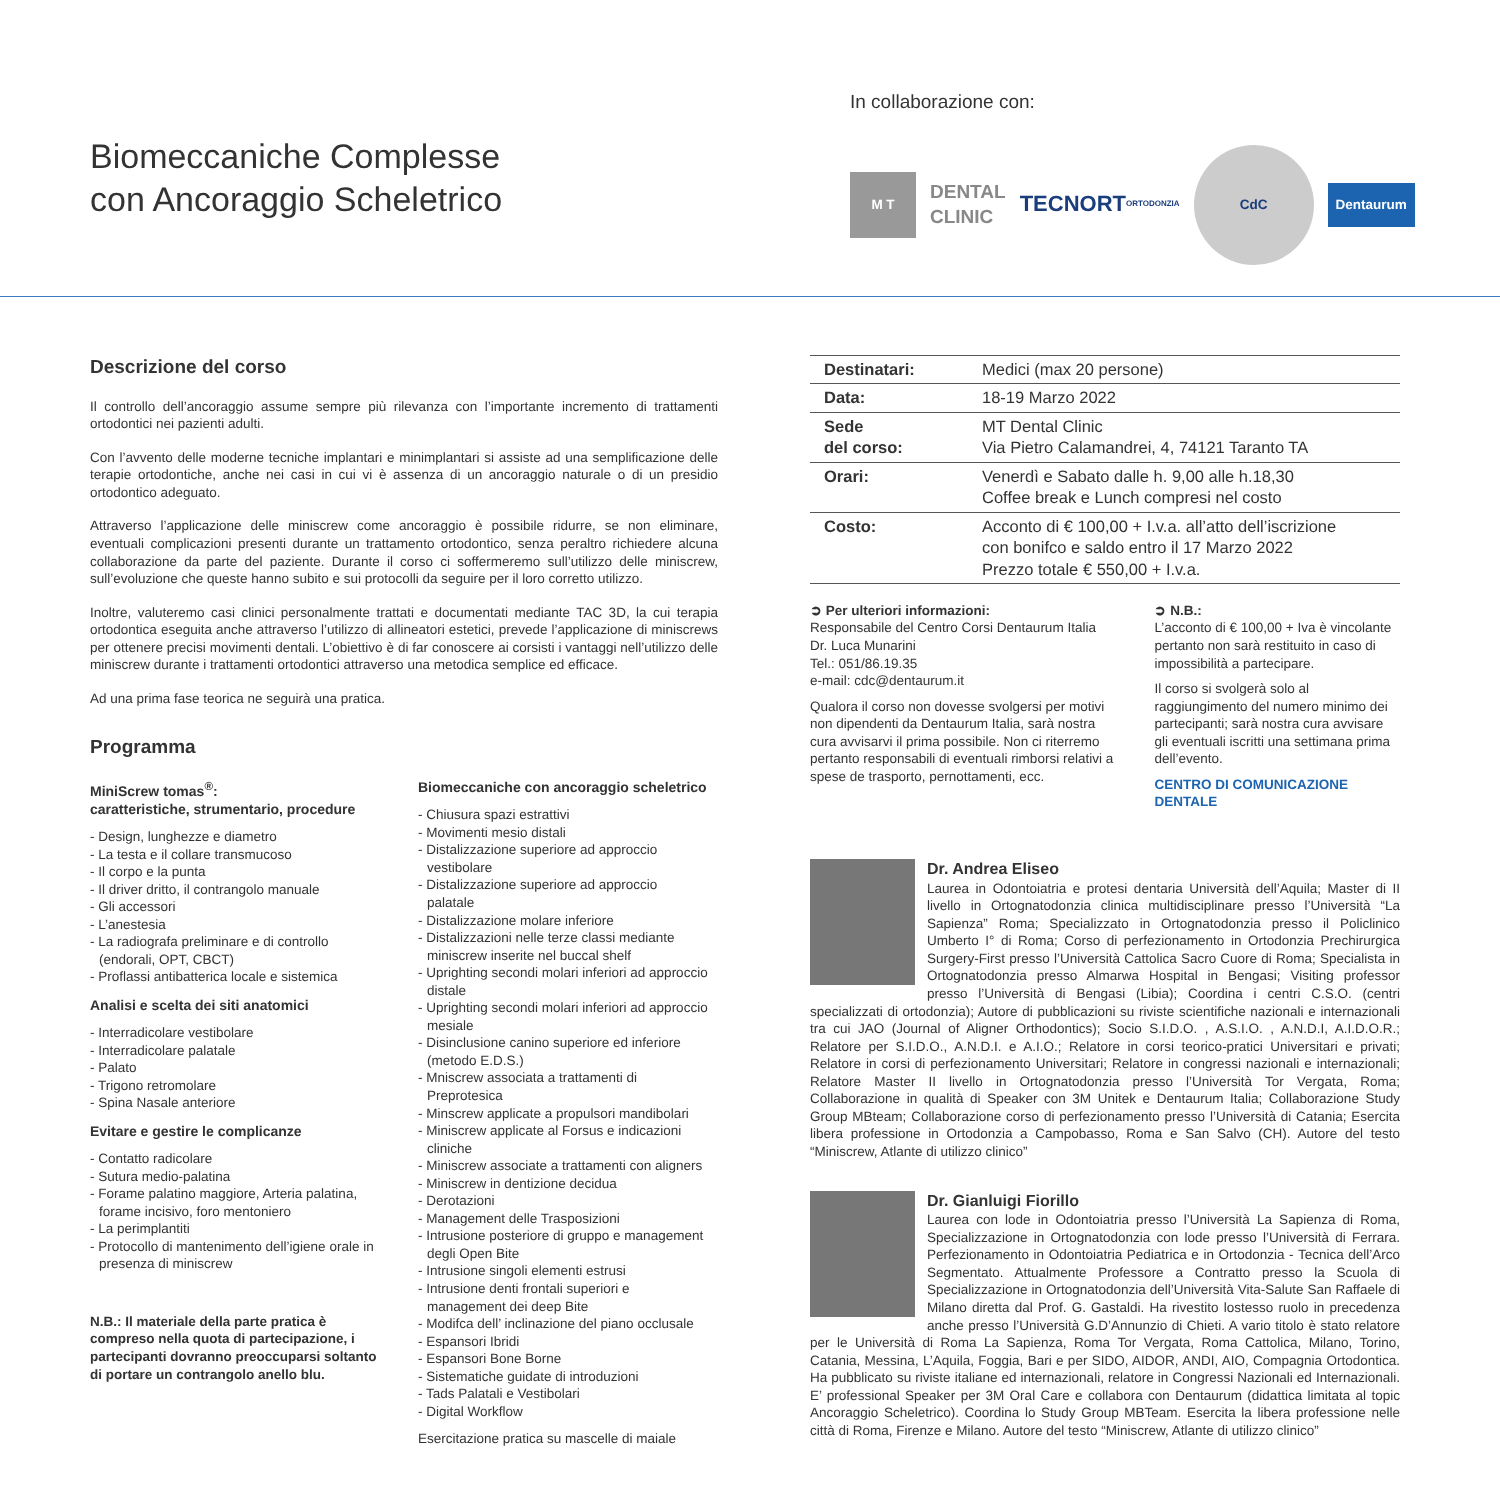Biomeccaniche Complesse
con Ancoraggio Scheletrico
In collaborazione con:
M T
DENTAL
CLINIC
TECNORT
ORTODONZIA
CdC
Dentaurum
Descrizione del corso
Il controllo dell’ancoraggio assume sempre più rilevanza con l’importante incremento di trattamenti ortodontici nei pazienti adulti.
Con l’avvento delle moderne tecniche implantari e minimplantari si assiste ad una semplificazione delle terapie ortodontiche, anche nei casi in cui vi è assenza di un ancoraggio naturale o di un presidio ortodontico adeguato.
Attraverso l’applicazione delle miniscrew come ancoraggio è possibile ridurre, se non eliminare, eventuali complicazioni presenti durante un trattamento ortodontico, senza peraltro richiedere alcuna collaborazione da parte del paziente. Durante il corso ci soffermeremo sull’utilizzo delle miniscrew, sull’evoluzione che queste hanno subito e sui protocolli da seguire per il loro corretto utilizzo.
Inoltre, valuteremo casi clinici personalmente trattati e documentati mediante TAC 3D, la cui terapia ortodontica eseguita anche attraverso l’utilizzo di allineatori estetici, prevede l’applicazione di miniscrews per ottenere precisi movimenti dentali. L’obiettivo è di far conoscere ai corsisti i vantaggi nell’utilizzo delle miniscrew durante i trattamenti ortodontici attraverso una metodica semplice ed efficace.
Ad una prima fase teorica ne seguirà una pratica.
Programma
MiniScrew tomas<sup>®</sup>:
caratteristiche, strumentario, procedure
- Design, lunghezze e diametro
- La testa e il collare transmucoso
- Il corpo e la punta
- Il driver dritto, il contrangolo manuale
- Gli accessori
- L’anestesia
- La radiografa preliminare e di controllo (endorali, OPT, CBCT)
- Proflassi antibatterica locale e sistemica
Analisi e scelta dei siti anatomici
- Interradicolare vestibolare
- Interradicolare palatale
- Palato
- Trigono retromolare
- Spina Nasale anteriore
Evitare e gestire le complicanze
- Contatto radicolare
- Sutura medio-palatina
- Forame palatino maggiore, Arteria palatina, forame incisivo, foro mentoniero
- La perimplantiti
- Protocollo di mantenimento dell’igiene orale in presenza di miniscrew
N.B.: Il materiale della parte pratica è compreso nella quota di partecipazione, i partecipanti dovranno preoccuparsi soltanto di portare un contrangolo anello blu.
Biomeccaniche con ancoraggio scheletrico
- Chiusura spazi estrattivi
- Movimenti mesio distali
- Distalizzazione superiore ad approccio vestibolare
- Distalizzazione superiore ad approccio palatale
- Distalizzazione molare inferiore
- Distalizzazioni nelle terze classi mediante miniscrew inserite nel buccal shelf
- Uprighting secondi molari inferiori ad approccio distale
- Uprighting secondi molari inferiori ad approccio mesiale
- Disinclusione canino superiore ed inferiore (metodo E.D.S.)
- Mniscrew associata a trattamenti di Preprotesica
- Minscrew applicate a propulsori mandibolari
- Miniscrew applicate al Forsus e indicazioni cliniche
- Miniscrew associate a trattamenti con aligners
- Miniscrew in dentizione decidua
- Derotazioni
- Management delle Trasposizioni
- Intrusione posteriore di gruppo e management degli Open Bite
- Intrusione singoli elementi estrusi
- Intrusione denti frontali superiori e management dei deep Bite
- Modifca dell’ inclinazione del piano occlusale
- Espansori Ibridi
- Espansori Bone Borne
- Sistematiche guidate di introduzioni
- Tads Palatali e Vestibolari
- Digital Workflow
Esercitazione pratica su mascelle di maiale
| Destinatari: | Medici (max 20 persone) |
| Data: | 18-19 Marzo 2022 |
| Sede del corso: | MT Dental Clinic Via Pietro Calamandrei, 4, 74121 Taranto TA |
| Orari: | Venerdì e Sabato dalle h. 9,00 alle h.18,30 Coffee break e Lunch compresi nel costo |
| Costo: | Acconto di € 100,00 + I.v.a. all’atto dell’iscrizione con bonifco e saldo entro il 17 Marzo 2022 Prezzo totale € 550,00 + I.v.a. |
➲ Per ulteriori informazioni:
Responsabile del Centro Corsi Dentaurum Italia
Dr. Luca Munarini
Tel.: 051/86.19.35
e-mail: cdc@dentaurum.it
Qualora il corso non dovesse svolgersi per motivi non dipendenti da Dentaurum Italia, sarà nostra cura avvisarvi il prima possibile. Non ci riterremo pertanto responsabili di eventuali rimborsi relativi a spese de trasporto, pernottamenti, ecc.
➲ N.B.:
L’acconto di € 100,00 + Iva è vincolante pertanto non sarà restituito in caso di impossibilità a partecipare.
Il corso si svolgerà solo al raggiungimento del numero minimo dei partecipanti; sarà nostra cura avvisare gli eventuali iscritti una settimana prima dell’evento.
CENTRO DI COMUNICAZIONE DENTALE
Dr. Andrea Eliseo
Laurea in Odontoiatria e protesi dentaria Università dell’Aquila; Master di II livello in Ortognatodonzia clinica multidisciplinare presso l’Università “La Sapienza” Roma; Specializzato in Ortognatodonzia presso il Policlinico Umberto I° di Roma; Corso di perfezionamento in Ortodonzia Prechirurgica Surgery-First presso l’Università Cattolica Sacro Cuore di Roma; Specialista in Ortognatodonzia presso Almarwa Hospital in Bengasi; Visiting professor presso l’Università di Bengasi (Libia); Coordina i centri C.S.O. (centri specializzati di ortodonzia); Autore di pubblicazioni su riviste scientifiche nazionali e internazionali tra cui JAO (Journal of Aligner Orthodontics); Socio S.I.D.O. , A.S.I.O. , A.N.D.I, A.I.D.O.R.; Relatore per S.I.D.O., A.N.D.I. e A.I.O.; Relatore in corsi teorico-pratici Universitari e privati; Relatore in corsi di perfezionamento Universitari; Relatore in congressi nazionali e internazionali; Relatore Master II livello in Ortognatodonzia presso l’Università Tor Vergata, Roma; Collaborazione in qualità di Speaker con 3M Unitek e Dentaurum Italia; Collaborazione Study Group MBteam; Collaborazione corso di perfezionamento presso l’Università di Catania; Esercita libera professione in Ortodonzia a Campobasso, Roma e San Salvo (CH). Autore del testo “Miniscrew, Atlante di utilizzo clinico”
Dr. Gianluigi Fiorillo
Laurea con lode in Odontoiatria presso l’Università La Sapienza di Roma, Specializzazione in Ortognatodonzia con lode presso l’Università di Ferrara. Perfezionamento in Odontoiatria Pediatrica e in Ortodonzia - Tecnica dell’Arco Segmentato. Attualmente Professore a Contratto presso la Scuola di Specializzazione in Ortognatodonzia dell’Università Vita-Salute San Raffaele di Milano diretta dal Prof. G. Gastaldi. Ha rivestito lostesso ruolo in precedenza anche presso l’Università G.D’Annunzio di Chieti. A vario titolo è stato relatore per le Università di Roma La Sapienza, Roma Tor Vergata, Roma Cattolica, Milano, Torino, Catania, Messina, L’Aquila, Foggia, Bari e per SIDO, AIDOR, ANDI, AIO, Compagnia Ortodontica. Ha pubblicato su riviste italiane ed internazionali, relatore in Congressi Nazionali ed Internazionali. E’ professional Speaker per 3M Oral Care e collabora con Dentaurum (didattica limitata al topic Ancoraggio Scheletrico). Coordina lo Study Group MBTeam. Esercita la libera professione nelle città di Roma, Firenze e Milano. Autore del testo “Miniscrew, Atlante di utilizzo clinico”